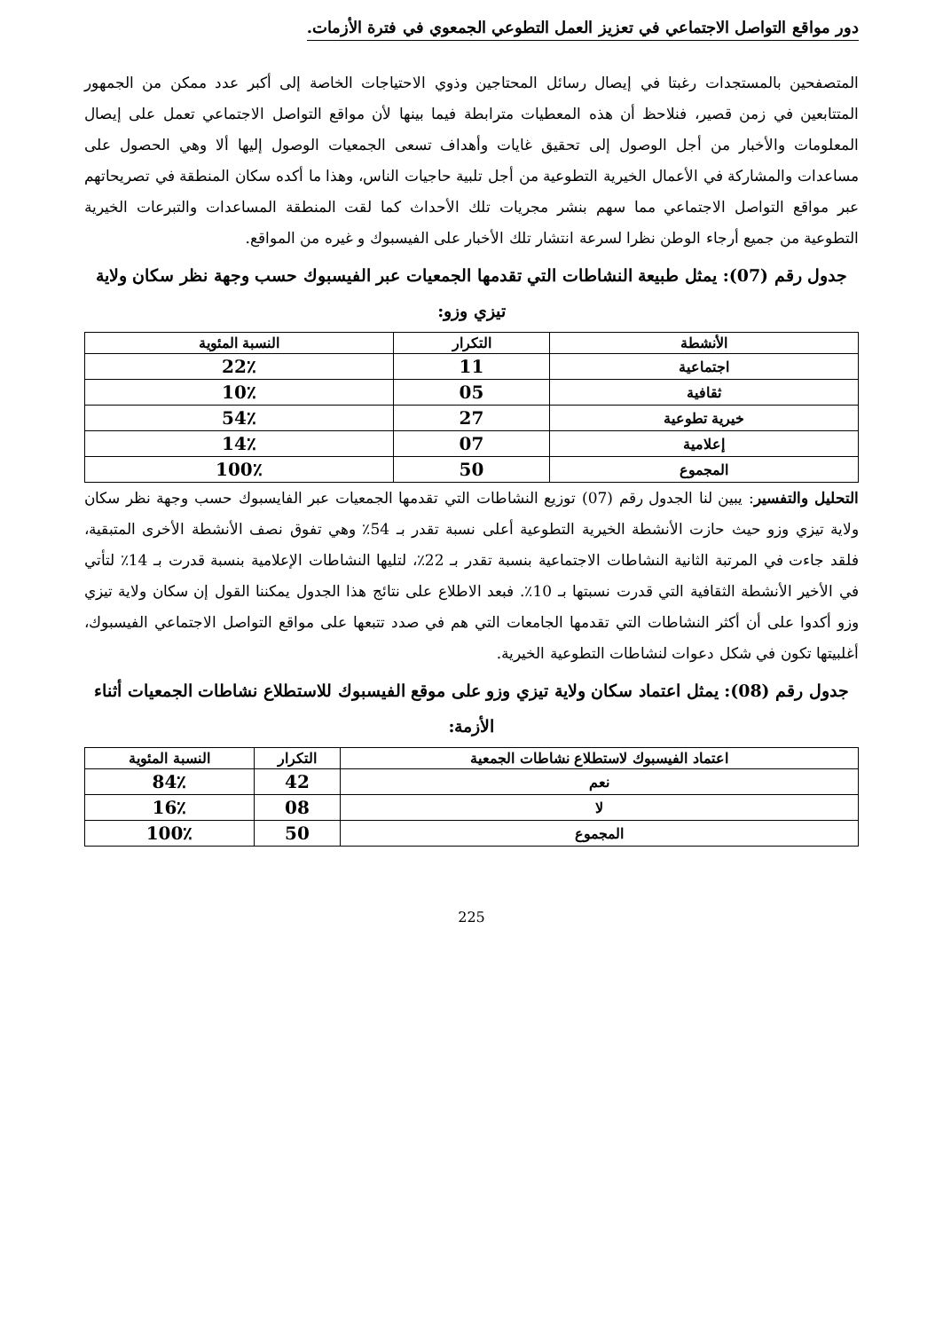دور مواقع التواصل الاجتماعي في تعزيز العمل التطوعي الجمعوي في فترة الأزمات.
المتصفحين بالمستجدات رغبتا في إيصال رسائل المحتاجين وذوي الاحتياجات الخاصة إلى أكبر عدد ممكن من الجمهور المتتابعين في زمن قصير، فنلاحظ أن هذه المعطيات مترابطة فيما بينها لأن مواقع التواصل الاجتماعي تعمل على إيصال المعلومات والأخبار من أجل الوصول إلى تحقيق غايات وأهداف تسعى الجمعيات الوصول إليها ألا وهي الحصول على مساعدات والمشاركة في الأعمال الخيرية التطوعية من أجل تلبية حاجيات الناس، وهذا ما أكده سكان المنطقة في تصريحاتهم عبر مواقع التواصل الاجتماعي مما سهم بنشر مجريات تلك الأحداث كما لقت المنطقة المساعدات والتبرعات الخيرية التطوعية من جميع أرجاء الوطن نظرا لسرعة انتشار تلك الأخبار على الفيسبوك و غيره من المواقع.
جدول رقم (07): يمثل طبيعة النشاطات التي تقدمها الجمعيات عبر الفيسبوك حسب وجهة نظر سكان ولاية تيزي وزو:
| الأنشطة | التكرار | النسبة المئوية |
| --- | --- | --- |
| اجتماعية | 11 | 22٪ |
| ثقافية | 05 | 10٪ |
| خيرية تطوعية | 27 | 54٪ |
| إعلامية | 07 | 14٪ |
| المجموع | 50 | 100٪ |
التحليل والتفسير: يبين لنا الجدول رقم (07) توزيع النشاطات التي تقدمها الجمعيات عبر الفايسبوك حسب وجهة نظر سكان ولاية تيزي وزو حيث حازت الأنشطة الخيرية التطوعية أعلى نسبة تقدر بـ 54٪ وهي تفوق نصف الأنشطة الأخرى المتبقية، فلقد جاءت في المرتبة الثانية النشاطات الاجتماعية بنسبة تقدر بـ 22٪، لتليها النشاطات الإعلامية بنسبة قدرت بـ 14٪ لتأتي في الأخير الأنشطة الثقافية التي قدرت نسبتها بـ 10٪. فبعد الاطلاع على نتائج هذا الجدول يمكننا القول إن سكان ولاية تيزي وزو أكدوا على أن أكثر النشاطات التي تقدمها الجامعات التي هم في صدد تتبعها على مواقع التواصل الاجتماعي الفيسبوك، أغلبيتها تكون في شكل دعوات لنشاطات التطوعية الخيرية.
جدول رقم (08): يمثل اعتماد سكان ولاية تيزي وزو على موقع الفيسبوك للاستطلاع نشاطات الجمعيات أثناء الأزمة:
| اعتماد الفيسبوك لاستطلاع نشاطات الجمعية | التكرار | النسبة المئوية |
| --- | --- | --- |
| نعم | 42 | 84٪ |
| لا | 08 | 16٪ |
| المجموع | 50 | 100٪ |
225